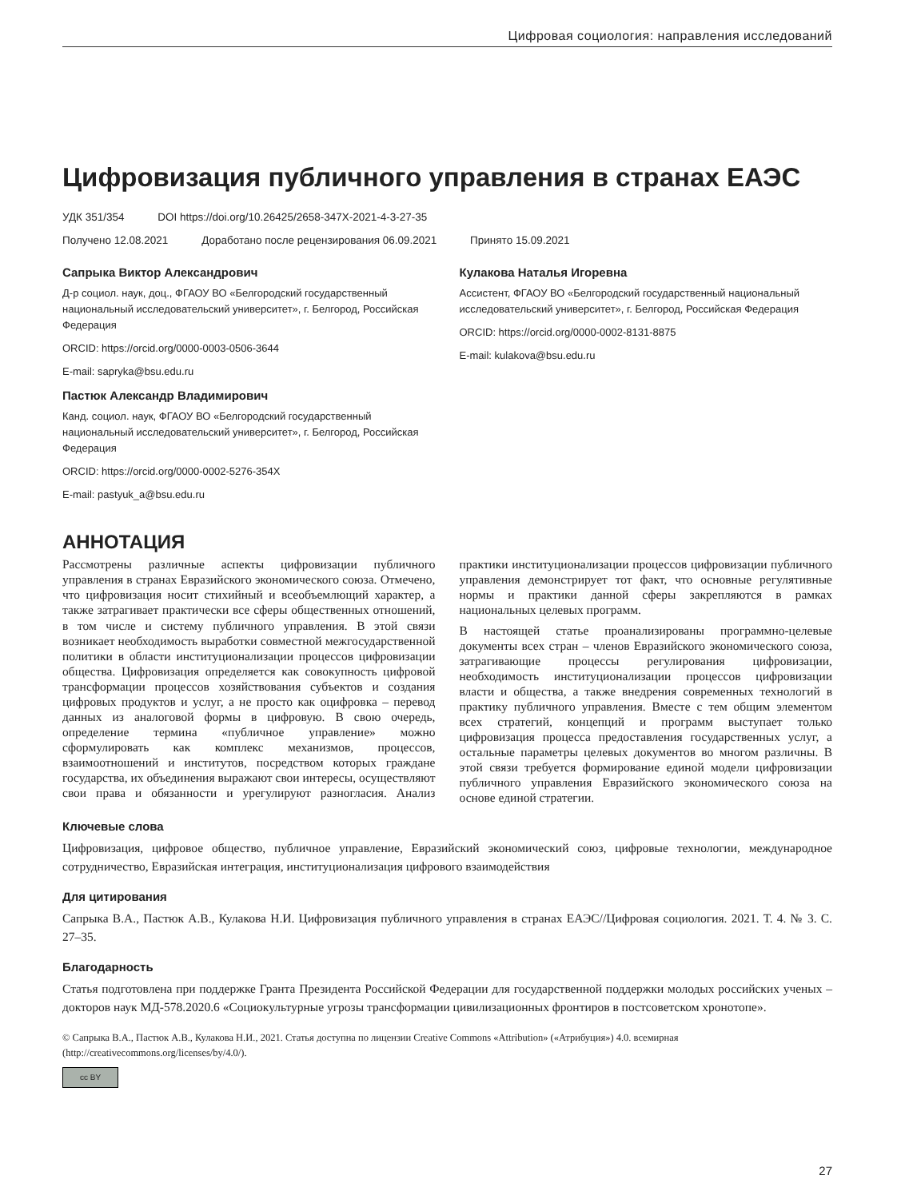Цифровая социология: направления исследований
Цифровизация публичного управления в странах ЕАЭС
УДК 351/354 DOI https://doi.org/10.26425/2658-347X-2021-4-3-27-35
Получено 12.08.2021 Доработано после рецензирования 06.09.2021 Принято 15.09.2021
Сапрыка Виктор Александрович
Д-р социол. наук, доц., ФГАОУ ВО «Белгородский государственный национальный исследовательский университет», г. Белгород, Российская Федерация
ORCID: https://orcid.org/0000-0003-0506-3644
E-mail: sapryka@bsu.edu.ru
Пастюк Александр Владимирович
Канд. социол. наук, ФГАОУ ВО «Белгородский государственный национальный исследовательский университет», г. Белгород, Российская Федерация
ORCID: https://orcid.org/0000-0002-5276-354X
E-mail: pastyuk_a@bsu.edu.ru
Кулакова Наталья Игоревна
Ассистент, ФГАОУ ВО «Белгородский государственный национальный исследовательский университет», г. Белгород, Российская Федерация
ORCID: https://orcid.org/0000-0002-8131-8875
E-mail: kulakova@bsu.edu.ru
АННОТАЦИЯ
Рассмотрены различные аспекты цифровизации публичного управления в странах Евразийского экономического союза. Отмечено, что цифровизация носит стихийный и всеобъемлющий характер, а также затрагивает практически все сферы общественных отношений, в том числе и систему публичного управления. В этой связи возникает необходимость выработки совместной межгосударственной политики в области институционализации процессов цифровизации общества. Цифровизация определяется как совокупность цифровой трансформации процессов хозяйствования субъектов и создания цифровых продуктов и услуг, а не просто как оцифровка – перевод данных из аналоговой формы в цифровую. В свою очередь, определение термина «публичное управление» можно сформулировать как комплекс механизмов, процессов, взаимоотношений и институтов, посредством которых граждане государства, их объединения выражают свои интересы, осуществляют свои права и обязанности и урегулируют разногласия. Анализ практики институционализации процессов цифровизации публичного управления демонстрирует тот факт, что основные регулятивные нормы и практики данной сферы закрепляются в рамках национальных целевых программ.
В настоящей статье проанализированы программно-целевые документы всех стран – членов Евразийского экономического союза, затрагивающие процессы регулирования цифровизации, необходимость институционализации процессов цифровизации власти и общества, а также внедрения современных технологий в практику публичного управления. Вместе с тем общим элементом всех стратегий, концепций и программ выступает только цифровизация процесса предоставления государственных услуг, а остальные параметры целевых документов во многом различны. В этой связи требуется формирование единой модели цифровизации публичного управления Евразийского экономического союза на основе единой стратегии.
Ключевые слова
Цифровизация, цифровое общество, публичное управление, Евразийский экономический союз, цифровые технологии, международное сотрудничество, Евразийская интеграция, институционализация цифрового взаимодействия
Для цитирования
Сапрыка В.А., Пастюк А.В., Кулакова Н.И. Цифровизация публичного управления в странах ЕАЭС//Цифровая социология. 2021. Т. 4. № 3. С. 27–35.
Благодарность
Статья подготовлена при поддержке Гранта Президента Российской Федерации для государственной поддержки молодых российских ученых – докторов наук МД-578.2020.6 «Социокультурные угрозы трансформации цивилизационных фронтиров в постсоветском хронотопе».
© Сапрыка В.А., Пастюк А.В., Кулакова Н.И., 2021. Статья доступна по лицензии Creative Commons «Attribution» («Атрибуция») 4.0. всемирная (http://creativecommons.org/licenses/by/4.0/).
cc BY
27